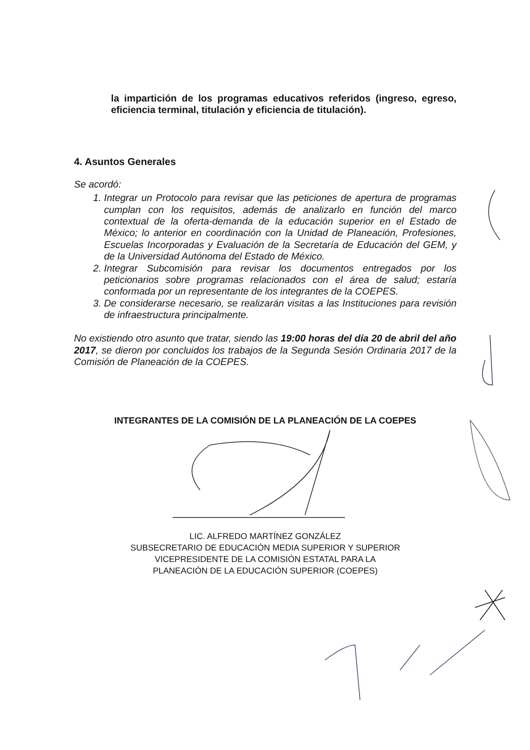la impartición de los programas educativos referidos (ingreso, egreso, eficiencia terminal, titulación y eficiencia de titulación).
4. Asuntos Generales
Se acordó:
1. Integrar un Protocolo para revisar que las peticiones de apertura de programas cumplan con los requisitos, además de analizarlo en función del marco contextual de la oferta-demanda de la educación superior en el Estado de México; lo anterior en coordinación con la Unidad de Planeación, Profesiones, Escuelas Incorporadas y Evaluación de la Secretaría de Educación del GEM, y de la Universidad Autónoma del Estado de México.
2. Integrar Subcomisión para revisar los documentos entregados por los peticionarios sobre programas relacionados con el área de salud; estaría conformada por un representante de los integrantes de la COEPES.
3. De considerarse necesario, se realizarán visitas a las Instituciones para revisión de infraestructura principalmente.
No existiendo otro asunto que tratar, siendo las 19:00 horas del día 20 de abril del año 2017, se dieron por concluidos los trabajos de la Segunda Sesión Ordinaria 2017 de la Comisión de Planeación de la COEPES.
INTEGRANTES DE LA COMISIÓN DE LA PLANEACIÓN DE LA COEPES
LIC. ALFREDO MARTÍNEZ GONZÁLEZ
SUBSECRETARIO DE EDUCACIÓN MEDIA SUPERIOR Y SUPERIOR
VICEPRESIDENTE DE LA COMISIÓN ESTATAL PARA LA
PLANEACIÓN DE LA EDUCACIÓN SUPERIOR (COEPES)